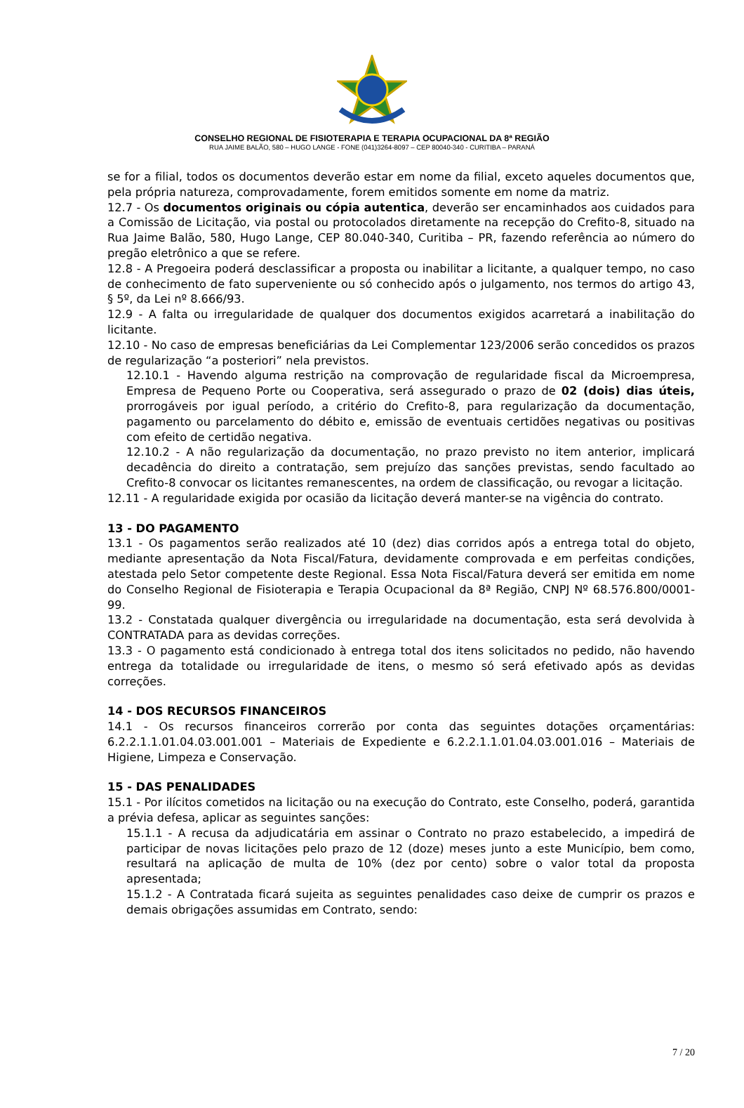CONSELHO REGIONAL DE FISIOTERAPIA E TERAPIA OCUPACIONAL DA 8ª REGIÃO
RUA JAIME BALÃO, 580 – HUGO LANGE - FONE (041)3264-8097 – CEP 80040-340 - CURITIBA – PARANÁ
se for a filial, todos os documentos deverão estar em nome da filial, exceto aqueles documentos que, pela própria natureza, comprovadamente, forem emitidos somente em nome da matriz.
12.7 - Os documentos originais ou cópia autentica, deverão ser encaminhados aos cuidados para a Comissão de Licitação, via postal ou protocolados diretamente na recepção do Crefito-8, situado na Rua Jaime Balão, 580, Hugo Lange, CEP 80.040-340, Curitiba – PR, fazendo referência ao número do pregão eletrônico a que se refere.
12.8 - A Pregoeira poderá desclassificar a proposta ou inabilitar a licitante, a qualquer tempo, no caso de conhecimento de fato superveniente ou só conhecido após o julgamento, nos termos do artigo 43, § 5º, da Lei nº 8.666/93.
12.9 - A falta ou irregularidade de qualquer dos documentos exigidos acarretará a inabilitação do licitante.
12.10 - No caso de empresas beneficiárias da Lei Complementar 123/2006 serão concedidos os prazos de regularização “a posteriori” nela previstos.
12.10.1 - Havendo alguma restrição na comprovação de regularidade fiscal da Microempresa, Empresa de Pequeno Porte ou Cooperativa, será assegurado o prazo de 02 (dois) dias úteis, prorrogáveis por igual período, a critério do Crefito-8, para regularização da documentação, pagamento ou parcelamento do débito e, emissão de eventuais certidões negativas ou positivas com efeito de certidão negativa.
12.10.2 - A não regularização da documentação, no prazo previsto no item anterior, implicará decadência do direito a contratação, sem prejuízo das sanções previstas, sendo facultado ao Crefito-8 convocar os licitantes remanescentes, na ordem de classificação, ou revogar a licitação.
12.11 - A regularidade exigida por ocasião da licitação deverá manter-se na vigência do contrato.
13 - DO PAGAMENTO
13.1 - Os pagamentos serão realizados até 10 (dez) dias corridos após a entrega total do objeto, mediante apresentação da Nota Fiscal/Fatura, devidamente comprovada e em perfeitas condições, atestada pelo Setor competente deste Regional. Essa Nota Fiscal/Fatura deverá ser emitida em nome do Conselho Regional de Fisioterapia e Terapia Ocupacional da 8ª Região, CNPJ Nº 68.576.800/0001-99.
13.2 - Constatada qualquer divergência ou irregularidade na documentação, esta será devolvida à CONTRATADA para as devidas correções.
13.3 - O pagamento está condicionado à entrega total dos itens solicitados no pedido, não havendo entrega da totalidade ou irregularidade de itens, o mesmo só será efetivado após as devidas correções.
14 - DOS RECURSOS FINANCEIROS
14.1 - Os recursos financeiros correrão por conta das seguintes dotações orçamentárias: 6.2.2.1.1.01.04.03.001.001 – Materiais de Expediente e 6.2.2.1.1.01.04.03.001.016 – Materiais de Higiene, Limpeza e Conservação.
15 - DAS PENALIDADES
15.1 - Por ilícitos cometidos na licitação ou na execução do Contrato, este Conselho, poderá, garantida a prévia defesa, aplicar as seguintes sanções:
15.1.1 - A recusa da adjudicatária em assinar o Contrato no prazo estabelecido, a impedirá de participar de novas licitações pelo prazo de 12 (doze) meses junto a este Município, bem como, resultará na aplicação de multa de 10% (dez por cento) sobre o valor total da proposta apresentada;
15.1.2 - A Contratada ficará sujeita as seguintes penalidades caso deixe de cumprir os prazos e demais obrigações assumidas em Contrato, sendo:
7 / 20